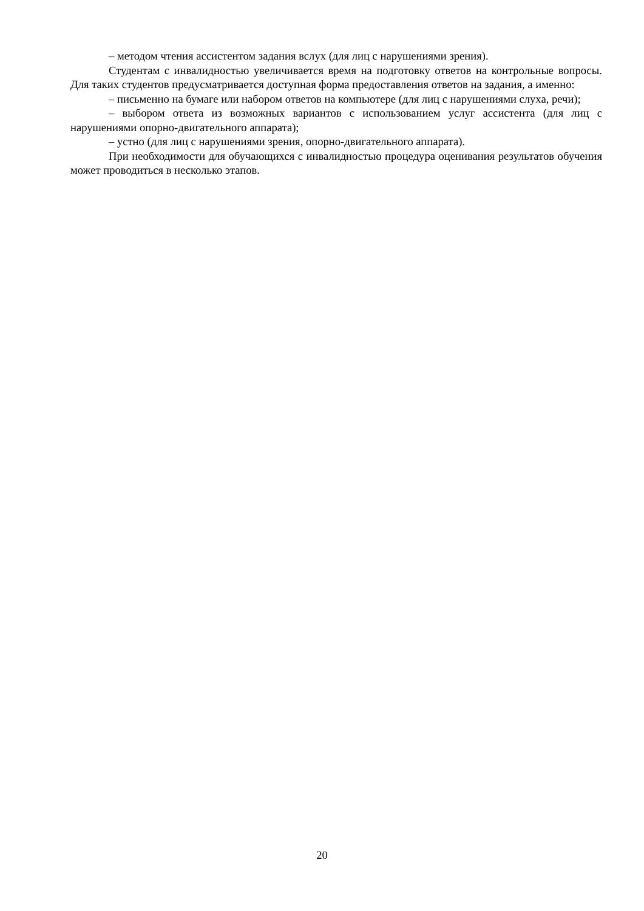– методом чтения ассистентом задания вслух (для лиц с нарушениями зрения).
Студентам с инвалидностью увеличивается время на подготовку ответов на контрольные вопросы. Для таких студентов предусматривается доступная форма предоставления ответов на задания, а именно:
– письменно на бумаге или набором ответов на компьютере (для лиц с нарушениями слуха, речи);
– выбором ответа из возможных вариантов с использованием услуг ассистента (для лиц с нарушениями опорно-двигательного аппарата);
– устно (для лиц с нарушениями зрения, опорно-двигательного аппарата).
При необходимости для обучающихся с инвалидностью процедура оценивания результатов обучения может проводиться в несколько этапов.
20